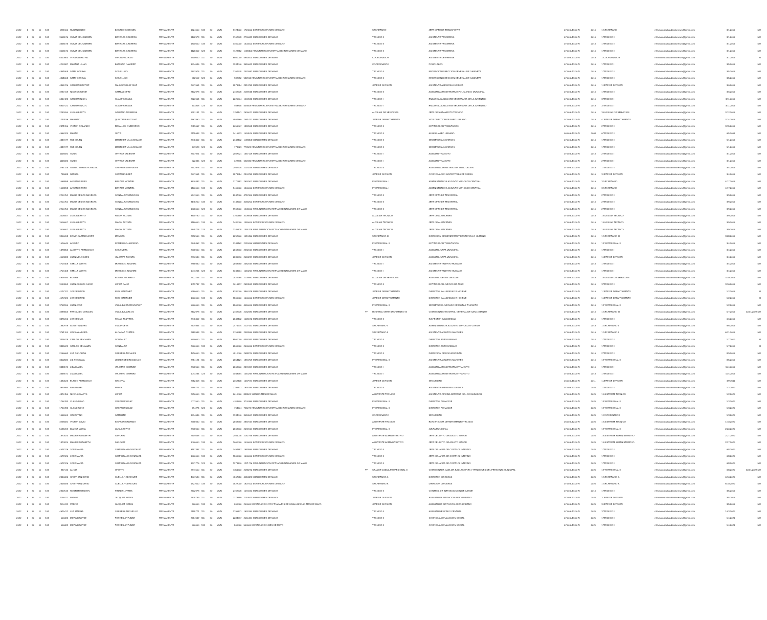| 2022 | 5 | 30 | 11 | 184 | 1251166 | RUBEN DARIO | BOGADO CORONEL | PERMANENTE | 1724000 | 133 | 30 | MUN | 1724000 | 1724000 BONIFICACION MES DE MAYO | | SECRETARIO | JEFE DPTO DE TRANSPORTE | 07:00 A 13:00 N | 2019 | 1 SECRETARIO | rrhhmunicipalidadsanlorenzo@gmail.com | 3/1/2019 | NO |
| 2022 | 5 | 30 | 11 | 184 | 3655576 | OLIVIA DEL CARMEN | BENEGAS CABRERA | PERMANENTE | 3102978 | 111 | 30 | MUN | 3102978 | 2790681 SUELDO MES DE MAYO | | TECNICO II | ASISTENTE TESORERIA | 07:00 A 13:00 N | 2019 | 1 TECNICO II | rrhhmunicipalidadsanlorenzo@gmail.com | 3/1/2019 | NO |
| 2022 | 5 | 30 | 11 | 184 | 3655576 | OLIVIA DEL CARMEN | BENEGAS CABRERA | PERMANENTE | 1300000 | 133 | 30 | MUN | 1300000 | 1300000 BONIFICACION MES DE MAYO | | TECNICO II | ASISTENTE TESORERIA | 07:00 A 13:00 N | 2019 | 1 TECNICO II | rrhhmunicipalidadsanlorenzo@gmail.com | 3/1/2019 | NO |
| 2022 | 5 | 30 | 11 | 184 | 3655576 | OLIVIA DEL CARMEN | BENEGAS CABRERA | PERMANENTE | 1128352 | 123 | 30 | MUN | 1128352 | 1128352 REMUNERACION EXTRAORDINARIA MES DE MAYO | | TECNICO II | ASISTENTE TESORERIA | 07:00 A 13:00 N | 2019 | 1 TECNICO II | rrhhmunicipalidadsanlorenzo@gmail.com | 3/1/2019 | NO |
| 2022 | 5 | 30 | 11 | 184 | 5410600 | VIVIANA BEATRIZ | VERA ARGUELLO | PERMANENTE | 5500000 | 111 | 30 | MUN | 5500000 | 4950000 SUELDO MES DE MAYO | | COORDINADOR | ASISTENTE DE PRENSA | 07:00 A 13:00 N | 2019 | 1 COORDINADOR | rrhhmunicipalidadsanlorenzo@gmail.com | 3/1/2019 | SI |
| 2022 | 5 | 30 | 11 | 184 | 4200987 | MARTHA LILIAN | BAZZANO RAMIREZ | PERMANENTE | 3934046 | 111 | 30 | MUN | 3934046 | 3540642 SUELDO MES DE MAYO | | COORDINADOR | POLICLINICO | 07:00 A 13:00 N | 2019 | 1 TECNICO I | rrhhmunicipalidadsanlorenzo@gmail.com | 3/5/2019 | NO |
| 2022 | 5 | 30 | 11 | 184 | 4851808 | SAMY SORAYA | SOSA LUGO | PERMANENTE | 2702978 | 111 | 30 | MUN | 2702978 | 2432681 SUELDO MES DE MAYO | | TECNICO II | RECEPCION DIRECCION GENERAL DE GABINETE | 07:00 A 13:00 N | 2019 | 1 TECNICO II | rrhhmunicipalidadsanlorenzo@gmail.com | 3/5/2019 | NO |
| 2022 | 5 | 30 | 11 | 184 | 4851808 | SAMY SORAYA | SOSA LUGO | PERMANENTE | 982912 | 123 | 30 | MUN | 982912 | 982912 REMUNERACION EXTRAORDINARIA MES DE MAYO | | TECNICO II | RECEPCION DIRECCION GENERAL DE GABINETE | 07:00 A 13:00 N | 2019 | 1 TECNICO II | rrhhmunicipalidadsanlorenzo@gmail.com | 3/5/2019 | NO |
| 2022 | 5 | 30 | 11 | 184 | 4465726 | CARMEN BEATRIZ | PALACIOS RUIZ DIAZ | PERMANENTE | 2571954 | 111 | 30 | MUN | 2571954 | 2314759 SUELDO MES DE MAYO | | JEFE DE DIVISION | ASISTENTE ASESORIA JURIDICA | 07:00 A 13:00 N | 2019 | 1 JEFE DE DIVISION | rrhhmunicipalidadsanlorenzo@gmail.com | 3/6/2019 | NO |
| 2022 | 5 | 30 | 11 | 184 | 3237419 | NIDIA DARLENE | GAMBA LOPEZ | PERMANENTE | 2402978 | 111 | 30 | MUN | 2402978 | 2159915 SUELDO MES DE MAYO | | TECNICO II | AUXILIAR ADMINISTRATIVO POLICLINICO MUNICIPAL | 07:00 A 13:00 N | 2019 | 1 TECNICO II | rrhhmunicipalidadsanlorenzo@gmail.com | 3/6/2019 | NO |
| 2022 | 5 | 30 | 11 | 184 | 6817422 | CARMEN NICOL | GUASP ARANDA | PERMANENTE | 2220964 | 111 | 30 | MUN | 2220964 | 1963935 SUELDO MES DE MAYO | | TECNICO I | ENCARGADA ADJUNTA SECRETARIA DE LA JUVENTUD | 07:00 A 13:00 N | 2019 | 3 TECNICO I | rrhhmunicipalidadsanlorenzo@gmail.com | 3/11/2019 | NO |
| 2022 | 5 | 30 | 11 | 184 | 6817422 | CARMEN NICOL | GUASP ARANDA | PERMANENTE | 403808 | 123 | 30 | MUN | 403808 | 403808 REMUNERACION EXTRAORDINARIA MES DE MAYO | | TECNICO I | ENCARGADA ADJUNTA SECRETARIA DE LA JUVENTUD | 07:00 A 13:00 N | 2019 | 3 TECNICO I | rrhhmunicipalidadsanlorenzo@gmail.com | 3/11/2019 | NO |
| 2022 | 5 | 30 | 11 | 184 | 2232090 | LUIS ALBERTO | GALEANO FERREIRA | PERMANENTE | 3251141 | 111 | 30 | MUN | 3251141 | 2926027 SUELDO MES DE MAYO | | AUXILIAR DE SERVICIOS | JEFE DEPARTAMENTO TECNICO | 07:00 A 13:00 N | 2019 | 3 AUXILIAR DE SERVICIOS | rrhhmunicipalidadsanlorenzo@gmail.com | 3/12/2019 | NO |
| 2022 | 5 | 30 | 11 | 184 | 1243536 | MARIANO | QUINTANA RUIZ DIAZ | PERMANENTE | 4862860 | 111 | 30 | MUN | 4862860 | 2581472 SUELDO MES DE MAYO | | JEFE DE DEPARTAMENTO | VICE DIRECTOR DE ASEO URBANO | 07:00 A 13:00 N | 2019 | 4 JEFE DE DEPARTAMENTO | rrhhmunicipalidadsanlorenzo@gmail.com | 3/14/2019 | NO |
| 2022 | 5 | 30 | 11 | 184 | 2371396 | VICTOR ROLANDO | ZEBALLOS GUERRERO | PERMANENTE | 2059067 | 111 | 30 | MUN | 2059067 | 1348908 SUELDO MES DE MAYO | | TECNICO II | NOTIFICADOR TRIBUTACION | 07:00 A 13:00 N | 2019 | 2 TECNICO II | rrhhmunicipalidadsanlorenzo@gmail.com | 3/15/2019 | NO |
| 2022 | 5 | 30 | 11 | 184 | 4966324 | MARTIN | ORTIZ | PERMANENTE | 2415633 | 111 | 30 | MUN | 2415633 | 1094570 SUELDO MES DE MAYO | | TECNICO II | ALBAÑIL ASEO URBANO | 06:00 A 12:00 N | 2008 | 6 TECNICO II | rrhhmunicipalidadsanlorenzo@gmail.com | 6/5/2008 | NO |
| 2022 | 5 | 30 | 11 | 184 | 4343177 | PAZ BELEN | MARTINEZ VILLAGRALDE | PERMANENTE | 2348462 | 111 | 30 | MUN | 2348462 | 1198851 SUELDO MES DE MAYO | | TECNICO II | SECRETARIA INGRESOS | 07:00 A 13:00 N | 2016 | 1 TECNICO II | rrhhmunicipalidadsanlorenzo@gmail.com | 9/1/2016 | NO |
| 2022 | 5 | 30 | 11 | 184 | 4343177 | PAZ BELEN | MARTINEZ VILLAGRALDE | PERMANENTE | 773923 | 123 | 30 | MUN | 773923 | 773923 REMUNERACION EXTRAORDINARIA MES DE MAYO | | TECNICO II | SECRETARIA INGRESOS | 07:00 A 13:00 N | 2016 | 1 TECNICO II | rrhhmunicipalidadsanlorenzo@gmail.com | 9/1/2016 | NO |
| 2022 | 5 | 30 | 11 | 184 | 5118082 | GUIDO | ORTEGA VALIENTE | PERMANENTE | 2607921 | 111 | 30 | MUN | 2607921 | 1347129 SUELDO MES DE MAYO | | TECNICO I | AUXILIAR TRANSITO | 07:00 A 13:00 N | 2019 | 2 TECNICO I | rrhhmunicipalidadsanlorenzo@gmail.com | 3/1/2019 | NO |
| 2022 | 5 | 30 | 11 | 184 | 5118082 | GUIDO | ORTEGA VALIENTE | PERMANENTE | 622335 | 123 | 30 | MUN | 622335 | 622335 REMUNERACION EXTRAORDINARIA MES DE MAYO | | TECNICO I | AUXILIAR TRANSITO | 07:00 A 13:00 N | 2019 | 2 TECNICO I | rrhhmunicipalidadsanlorenzo@gmail.com | 3/1/2019 | NO |
| 2022 | 5 | 30 | 11 | 184 | 3767325 | GISSEL NOELIA ROSALBA | CESPEDES MORALES | PERMANENTE | 2402978 | 111 | 30 | MUN | 2402978 | 2113019 SUELDO MES DE MAYO | | TECNICO II | AUXILIAR ADMINISTRACION TRIBUTACION | 07:00 A 13:00 N | 2019 | 1 TECNICO II | rrhhmunicipalidadsanlorenzo@gmail.com | 3/4/2019 | NO |
| 2022 | 5 | 30 | 11 | 184 | 788688 | RAFAEL | CANTERO BAEZ | PERMANENTE | 2571954 | 111 | 30 | MUN | 2571954 | 2304759 SUELDO MES DE MAYO | | JEFE DE DIVISION | COORDINADOR INSPECTORIA DE OBRAS | 07:00 A 13:00 N | 2019 | 3 JEFE DE DIVISION | rrhhmunicipalidadsanlorenzo@gmail.com | 3/4/2019 | NO |
| 2022 | 5 | 30 | 11 | 184 | 1068898 | ARSENIO EREO | BENITEZ MONTIEL | PERMANENTE | 3770382 | 111 | 30 | MUN | 3770382 | 2937607 SUELDO MES DE MAYO | | PROFESIONAL I | ADMINISTRADOR ADJUNTO MERCADO CENTRAL | 07:00 A 13:00 N | 2019 | 3 SECRETARIO | rrhhmunicipalidadsanlorenzo@gmail.com | 4/17/2019 | NO |
| 2022 | 5 | 30 | 11 | 184 | 1068898 | ARSENIO EREO | BENITEZ MONTIEL | PERMANENTE | 1400000 | 133 | 30 | MUN | 1400000 | 1400000 BONIFICACION MES DE MAYO | | PROFESIONAL I | ADMINISTRADOR ADJUNTO MERCADO CENTRAL | 07:00 A 13:00 N | 2019 | 3 SECRETARIO | rrhhmunicipalidadsanlorenzo@gmail.com | 4/17/2019 | NO |
| 2022 | 5 | 30 | 11 | 184 | 2200751 | MARIA DE LOS ANGELES | GONZALEZ SANDOVAL | PERMANENTE | 5247000 | 111 | 30 | MUN | 5247000 | 4712300 SUELDO MES DE MAYO | | TECNICO II | JEFA DPTO DE TESORERIA | 07:00 A 13:00 N | 2019 | 2 TECNICO II | rrhhmunicipalidadsanlorenzo@gmail.com | 3/9/2019 | NO |
| 2022 | 5 | 30 | 11 | 184 | 2200751 | MARIA DE LOS ANGELES | GONZALEZ SANDOVAL | PERMANENTE | 3148200 | 133 | 30 | MUN | 3148200 | 3148200 BONIFICACION MES DE MAYO | | TECNICO II | JEFA DPTO DE TESORERIA | 07:00 A 13:00 N | 2019 | 2 TECNICO II | rrhhmunicipalidadsanlorenzo@gmail.com | 3/9/2019 | NO |
| 2022 | 5 | 30 | 11 | 184 | 2200751 | MARIA DE LOS ANGELES | GONZALEZ SANDOVAL | PERMANENTE | 1908000 | 123 | 30 | MUN | 1908000 | 1908000 REMUNERACION EXTRAORDINARIA MES DE MAYO | | TECNICO II | JEFA DPTO DE TESORERIA | 07:00 A 13:00 N | 2019 | 2 TECNICO II | rrhhmunicipalidadsanlorenzo@gmail.com | 3/9/2019 | NO |
| 2022 | 5 | 30 | 11 | 184 | 3506007 | LUIS ALBERTO | PAVON ACOSTA | PERMANENTE | 3700780 | 111 | 30 | MUN | 3700780 | 3209616 SUELDO MES DE MAYO | | AUXILIAR TECNICO | JEFE DE ALMACENES | 07:00 A 13:00 N | 2019 | 1 AUXILIAR TECNICO | rrhhmunicipalidadsanlorenzo@gmail.com | 3/9/2019 | NO |
| 2022 | 5 | 30 | 11 | 184 | 3506007 | LUIS ALBERTO | PAVON ACOSTA | PERMANENTE | 1480000 | 133 | 30 | MUN | 1480000 | 1480000 BONIFICACION MES DE MAYO | | AUXILIAR TECNICO | JEFE DE ALMACENES | 07:00 A 13:00 N | 2019 | 1 AUXILIAR TECNICO | rrhhmunicipalidadsanlorenzo@gmail.com | 3/9/2019 | NO |
| 2022 | 5 | 30 | 11 | 184 | 3506007 | LUIS ALBERTO | PAVON ACOSTA | PERMANENTE | 1345728 | 123 | 30 | MUN | 1345728 | 1345728 REMUNERACION EXTRAORDINARIA MES DE MAYO | | AUXILIAR TECNICO | JEFE DE ALMACENES | 07:00 A 13:00 N | 2019 | 1 AUXILIAR TECNICO | rrhhmunicipalidadsanlorenzo@gmail.com | 3/9/2019 | NO |
| 2022 | 5 | 30 | 11 | 184 | 3806698 | DOMINGA MARGARITA | MONGES | PERMANENTE | 2292560 | 111 | 30 | MUN | 2292560 | 1913466 SUELDO MES DE MAYO | | SECRETARIO III | DIRECCION DE BIENESTAR Y DESARROLLO HUMANO | 07:00 A 13:00 N | 2019 | 1 SECRETARIO III | rrhhmunicipalidadsanlorenzo@gmail.com | 3/28/2019 | NO |
| 2022 | 5 | 30 | 11 | 184 | 1526644 | ADOLFO | ROMERO CHAMORRO | PERMANENTE | 2348462 | 111 | 30 | MUN | 2348462 | 2113616 SUELDO MES DE MAYO | | PROFESIONAL II | NOTIFICADOR TRIBUTACION | 07:00 A 13:00 N | 2019 | 1 PROFESIONAL II | rrhhmunicipalidadsanlorenzo@gmail.com | 3/4/2019 | NO |
| 2022 | 5 | 30 | 11 | 184 | 1478853 | ALBERTO FRANCISCO | SOSA MEZA | PERMANENTE | 2568960 | 111 | 30 | MUN | 2568960 | 2292064 SUELDO MES DE MAYO | | TECNICO I | AUXILIAR JUNTA MUNICIPAL | 07:00 A 13:00 N | 2019 | 1 TECNICO I | rrhhmunicipalidadsanlorenzo@gmail.com | 3/4/2019 | NO |
| 2022 | 5 | 30 | 11 | 184 | 4959883 | JUAN MELCIADES | VALIENTE ACOSTA | PERMANENTE | 2836930 | 111 | 30 | MUN | 2836930 | 2553237 SUELDO MES DE MAYO | | JEFE DE DIVISION | AUXILIAR JUNTA MUNICIPAL | 07:00 A 13:00 N | 2019 | 1 JEFE DE DIVISION | rrhhmunicipalidadsanlorenzo@gmail.com | 3/4/2019 | NO |
| 2022 | 5 | 30 | 11 | 184 | 4703408 | STELLA MARYS | MORINIGO ALVAREZ | PERMANENTE | 2868960 | 111 | 30 | MUN | 2868960 | 2582064 SUELDO MES DE MAYO | | TECNICO I | ASISTENTE TALENTO HUMANO | 07:00 A 13:00 N | 2019 | 1 TECNICO I | rrhhmunicipalidadsanlorenzo@gmail.com | 3/4/2019 | NO |
| 2022 | 5 | 30 | 11 | 184 | 4703408 | STELLA MARYS | MORINIGO ALVAREZ | PERMANENTE | 1043264 | 123 | 30 | MUN | 1043264 | 1043264 REMUNERACION EXTRAORDINARIA MES DE MAYO | | TECNICO I | ASISTENTE TALENTO HUMANO | 07:00 A 13:00 N | 2019 | 1 TECNICO I | rrhhmunicipalidadsanlorenzo@gmail.com | 3/4/2019 | NO |
| 2022 | 5 | 30 | 11 | 184 | 4915493 | EDGAR | BOGADO OLMEDO | PERMANENTE | 2522255 | 111 | 30 | MUN | 2522255 | 2103962 SUELDO MES DE MAYO | | AUXILIAR DE SERVICIOS | AUXILIAR JUEGOS DE AZAR | 07:00 A 13:00 N | 2019 | 1 AUXILIAR DE SERVICIOS | rrhhmunicipalidadsanlorenzo@gmail.com | 3/30/2019 | NO |
| 2022 | 5 | 30 | 11 | 184 | 3190553 | JUAN CARLOS DARIO | LOPEZ CANO | PERMANENTE | 3019737 | 111 | 30 | MUN | 3019737 | 2543593 SUELDO MES DE MAYO | | TECNICO II | NOTIFICADOR JUEGOS DE AZAR | 07:00 A 13:00 N | 2019 | 3 TECNICO II | rrhhmunicipalidadsanlorenzo@gmail.com | 3/30/2019 | NO |
| 2022 | 5 | 30 | 11 | 184 | 4177321 | JORGE DAVID | RIOS MARTINEZ | PERMANENTE | 5280000 | 111 | 30 | MUN | 5280000 | 3860125 SUELDO MES DE MAYO | | JEFE DE DEPARTAMENTO | DIRECTOR SALUBRIDAD E HIGIENE | 07:00 A 13:00 N | 2019 | 1 JEFE DE DEPARTAMENTO | rrhhmunicipalidadsanlorenzo@gmail.com | 1/2/2019 | SI |
| 2022 | 5 | 30 | 11 | 184 | 4177321 | JORGE DAVID | RIOS MARTINEZ | PERMANENTE | 1500000 | 133 | 30 | MUN | 1500000 | 1500000 BONIFICACION MES DE MAYO | | JEFE DE DEPARTAMENTO | DIRECTOR SALUBRIDAD E HIGIENE | 07:00 A 13:00 N | 2019 | 1 JEFE DE DEPARTAMENTO | rrhhmunicipalidadsanlorenzo@gmail.com | 1/2/2019 | SI |
| 2022 | 5 | 30 | 11 | 184 | 3758990 | JUAN JOSE | VILLALBA KACZINOWSKY | PERMANENTE | 5500000 | 111 | 30 | MUN | 5500000 | 4950000 SUELDO MES DE MAYO | | PROFESIONAL II | SECRETARIO JUZGADO DE FALTAS TRANSITO | 07:00 A 13:00 N | 2019 | 1 PROFESIONAL II | rrhhmunicipalidadsanlorenzo@gmail.com | 1/2/2019 | NO |
| 2022 | 5 | 30 | 11 | 184 | 3989553 | FERNANDO JOAQUIN | VILLALBA AVALOS | PERMANENTE | 2402978 | 111 | 30 | MUN | 2402978 | 2162681 SUELDO MES DE MAYO | TT | HOSPITAL GENE SECRETARIO III | COMISIONADO HOSPITAL GENERAL DE SAN LORENZO | 07:00 A 13:00 N | 2019 | 1 SECRETARIO III | rrhhmunicipalidadsanlorenzo@gmail.com | 5/7/2019 | 12/31/2022 NO |
| 2022 | 5 | 30 | 11 | 184 | 3475095 | JORGE LUIS | ROJAS ASILVERA | PERMANENTE | 2848462 | 111 | 30 | MUN | 2848462 | 1628072 SUELDO MES DE MAYO | | TECNICO II | INSPECTOR SALUBRIDAD | 07:00 A 13:00 N | 2019 | 1 TECNICO II | rrhhmunicipalidadsanlorenzo@gmail.com | 6/6/2019 | NO |
| 2022 | 5 | 30 | 11 | 184 | 1962979 | AGUSTIN NOES | VILLANUEVA | PERMANENTE | 2474934 | 111 | 30 | MUN | 2474934 | 2227441 SUELDO MES DE MAYO | | SECRETARIO I | ADMINISTRADOR ADJUNTO MERCADO FLORIDA | 07:00 A 13:00 N | 2019 | 1 SECRETARIO I | rrhhmunicipalidadsanlorenzo@gmail.com | 6/6/2019 | NO |
| 2022 | 5 | 30 | 11 | 184 | 3761704 | LESSIA ANDREA | ALCARAZ FRETES | PERMANENTE | 2759988 | 111 | 30 | MUN | 2759988 | 2483990 SUELDO MES DE MAYO | | SECRETARIO II | ASISTENTE ADULTOS MAYORES | 07:00 A 13:00 N | 2019 | 1 SECRETARIO II | rrhhmunicipalidadsanlorenzo@gmail.com | 6/21/2019 | NO |
| 2022 | 5 | 30 | 11 | 184 | 3415029 | CARLOS BENJAMIN | GONZALEZ | PERMANENTE | 5500000 | 111 | 30 | MUN | 5500000 | 4348333 SUELDO MES DE MAYO | | TECNICO II | DIRECTOR ASEO URBANO | 07:00 A 13:00 N | 2010 | 1 TECNICO II | rrhhmunicipalidadsanlorenzo@gmail.com | 1/7/2010 | SI |
| 2022 | 5 | 30 | 11 | 184 | 3415029 | CARLOS BENJAMIN | GONZALEZ | PERMANENTE | 2500000 | 133 | 30 | MUN | 2500000 | 2500000 BONIFICACION MES DE MAYO | | TECNICO II | DIRECTOR ASEO URBANO | 07:00 A 13:00 N | 2010 | 1 TECNICO II | rrhhmunicipalidadsanlorenzo@gmail.com | 1/7/2010 | SI |
| 2022 | 5 | 30 | 11 | 184 | 2166663 | LUZ CAROLINA | CABRERA TORALES | PERMANENTE | 4510000 | 111 | 30 | MUN | 4510000 | 2588274 SUELDO MES DE MAYO | | TECNICO II | DIRECCION DE DISCAPACIDAD | 07:00 A 13:00 N | 2019 | 2 TECNICO II | rrhhmunicipalidadsanlorenzo@gmail.com | 8/9/2019 | NO |
| 2022 | 5 | 30 | 11 | 184 | 3402584 | LIZ ROSSANA | LIMADA DE DELGADILLO | PERMANENTE | 2854121 | 111 | 30 | MUN | 2854121 | 1884709 SUELDO MES DE MAYO | | PROFESIONAL II | ASISTENTE ADULTOS MAYORES | 07:00 A 13:00 N | 2019 | 1 PROFESIONAL II | rrhhmunicipalidadsanlorenzo@gmail.com | 8/5/2019 | NO |
| 2022 | 5 | 30 | 11 | 184 | 3348571 | LIZA ISABEL | VELOTTO GIMENEZ | PERMANENTE | 2868960 | 111 | 30 | MUN | 2868960 | 2370397 SUELDO MES DE MAYO | | TECNICO I | AUXILIAR ADMINISTRATIVO TRANSITO | 07:00 A 13:00 N | 2019 | 1 TECNICO I | rrhhmunicipalidadsanlorenzo@gmail.com | 11/4/2019 | NO |
| 2022 | 5 | 30 | 11 | 184 | 3348571 | LIZA ISABEL | VELOTTO GIMENEZ | PERMANENTE | 1043264 | 123 | 30 | MUN | 1043264 | 1043264 REMUNERACION EXTRAORDINARIA MES DE MAYO | | TECNICO I | AUXILIAR ADMINISTRATIVO TRANSITO | 07:00 A 13:00 N | 2019 | 1 TECNICO I | rrhhmunicipalidadsanlorenzo@gmail.com | 11/4/2019 | NO |
| 2022 | 5 | 30 | 11 | 184 | 1480523 | ELADIO FRANCISCO | SEGOVIA | PERMANENTE | 2652408 | 111 | 30 | MUN | 2652408 | 1567974 SUELDO MES DE MAYO | | JEFE DE DIVISION | SEGURIDAD | 06:00 A 18:00 N | 2011 | 1 JEFE DE DIVISION | rrhhmunicipalidadsanlorenzo@gmail.com | 3/2/2011 | NO |
| 2022 | 5 | 30 | 11 | 184 | 3673994 | ANA ISABEL | PESOA | PERMANENTE | 2195771 | 111 | 30 | MUN | 2195771 | 1976194 SUELDO MES DE MAYO | | TECNICO II | ASISTENTE ASESORIA JURIDICA | 07:00 A 13:00 N | 2020 | 1 TECNICO II | rrhhmunicipalidadsanlorenzo@gmail.com | 1/3/2020 | NO |
| 2022 | 5 | 30 | 11 | 184 | 4477450 | NILVNA GLADYS | LOPEZ | PERMANENTE | 2610000 | 111 | 30 | MUN | 2610000 | 838524 SUELDO MES DE MAYO | | ASISTENTE TECNICO | ASISTENTE OFICINA DEFENSA DEL CONSUMIDOR | 07:00 A 13:00 N | 2020 | 1 ASISTENTE TECNICO | rrhhmunicipalidadsanlorenzo@gmail.com | 1/2/2020 | NO |
| 2022 | 5 | 30 | 11 | 184 | 1796783 | CLAUDELINO | CESPEDES DIAZ | PERMANENTE | 4111500 | 111 | 30 | MUN | 4111500 | 3700350 SUELDO MES DE MAYO | | PROFESIONAL II | DIRECTOR FONACIDE | 07:00 A 13:00 N | 2020 | 1 PROFESIONAL II | rrhhmunicipalidadsanlorenzo@gmail.com | 1/3/2020 | NO |
| 2022 | 5 | 30 | 11 | 184 | 1796783 | CLAUDELINO | CESPEDES DIAZ | PERMANENTE | 794274 | 123 | 30 | MUN | 794274 | 794274 REMUNERACION EXTRAORDINARIA MES DE MAYO | | PROFESIONAL II | DIRECTOR FONACIDE | 07:00 A 13:00 N | 2020 | 1 PROFESIONAL II | rrhhmunicipalidadsanlorenzo@gmail.com | 1/3/2020 | NO |
| 2022 | 5 | 30 | 11 | 184 | 1962009 | CELESTINO | GAMARTE | PERMANENTE | 3934046 | 111 | 30 | MUN | 3934046 | 3040507 SUELDO MES DE MAYO | | COORDINADOR | SEGURIDAD | 07:00 A 13:00 N | 2020 | 1 COORDINADOR | rrhhmunicipalidadsanlorenzo@gmail.com | 1/3/2020 | NO |
| 2022 | 5 | 30 | 11 | 184 | 3298081 | VICTOR DAVID | INSFRAN GALEANO | PERMANENTE | 2568960 | 111 | 30 | MUN | 2568960 | 2867064 SUELDO MES DE MAYO | | ASISTENTE TECNICO | ELECTRICISTA DEPARTAMENTO TECNICO | 06:00 A 12:00 N | 2020 | 1 ASISTENTE TECNICO | rrhhmunicipalidadsanlorenzo@gmail.com | 1/10/2020 | NO |
| 2022 | 5 | 30 | 11 | 184 | 5135699 | BIANCA MARIA | JARA CASTRO | PERMANENTE | 2868960 | 111 | 30 | MUN | 2868960 | 2572064 SUELDO MES DE MAYO | | PROFESIONAL II | JUNTA MUNICIPAL | 07:00 A 13:00 N | 2020 | 1 PROFESIONAL II | rrhhmunicipalidadsanlorenzo@gmail.com | 2/20/2020 | NO |
| 2022 | 5 | 30 | 11 | 184 | 1870820 | MAURA ELIZABETH | SANCHEZ | PERMANENTE | 2404038 | 111 | 30 | MUN | 2404038 | 2162735 SUELDO MES DE MAYO | | ASISTENTE ADMINISTRATIVO | JEFA DEL DPTO DE ADULTO MAYOR | 07:00 A 13:00 N | 2020 | 1 ASISTENTE ADMINISTRATIVO | rrhhmunicipalidadsanlorenzo@gmail.com | 2/27/2020 | NO |
| 2022 | 5 | 30 | 11 | 184 | 1870820 | MAURA ELIZABETH | SANCHEZ | PERMANENTE | 1000000 | 133 | 30 | MUN | 1000000 | 1000000 BONIFICACION MES DE MAYO | | ASISTENTE ADMINISTRATIVO | JEFA DEL DPTO DE ADULTO MAYOR | 07:00 A 13:00 N | 2020 | 1 ASISTENTE ADMINISTRATIVO | rrhhmunicipalidadsanlorenzo@gmail.com | 2/27/2020 | NO |
| 2022 | 5 | 30 | 11 | 184 | 4578126 | JOSE MARIA | CAMPUZANO GONZALEZ | PERMANENTE | 3497387 | 111 | 30 | MUN | 3497387 | 1983990 SUELDO MES DE MAYO | | TECNICO II | JEFE DEL AREA DE CONTROL INTERNO | 07:00 A 13:00 N | 2020 | 1 TECNICO II | rrhhmunicipalidadsanlorenzo@gmail.com | 6/8/2020 | NO |
| 2022 | 5 | 30 | 11 | 184 | 4578126 | JOSE MARIA | CAMPUZANO GONZALEZ | PERMANENTE | 1500000 | 133 | 30 | MUN | 1500000 | 1500000 BONIFICACION MES DE MAYO | | TECNICO II | JEFE DEL AREA DE CONTROL INTERNO | 07:00 A 13:00 N | 2020 | 1 TECNICO II | rrhhmunicipalidadsanlorenzo@gmail.com | 6/8/2020 | NO |
| 2022 | 5 | 30 | 11 | 184 | 4578126 | JOSE MARIA | CAMPUZANO GONZALEZ | PERMANENTE | 1271776 | 123 | 30 | MUN | 1271776 | 1271776 REMUNERACION EXTRAORDINARIA MES DE MAYO | | TECNICO II | JEFE DEL AREA DE CONTROL INTERNO | 07:00 A 13:00 N | 2020 | 1 TECNICO II | rrhhmunicipalidadsanlorenzo@gmail.com | 6/8/2020 | NO |
| 2022 | 5 | 30 | 11 | 184 | 837142 | ALICIA | OPORTO | PERMANENTE | 3811500 | 111 | 30 | MUN | 3811500 | 2088272 SUELDO MES DE MAYO | TT | CAJA DE JUBILA PROFESIONAL II | COMISIONADA CAJA DE JUBILACIONES Y PENSIONES DEL PERSONAL MUNICIPAL | 07:00 A 13:00 N | 2020 | 1 PROFESIONAL II | rrhhmunicipalidadsanlorenzo@gmail.com | 6/8/2020 | 12/31/2022 NO |
| 2022 | 5 | 30 | 11 | 184 | 2316085 | CRISTHIAN DAVID | CUELLA RODRIGUEZ | PERMANENTE | 4567580 | 111 | 30 | MUN | 4567580 | 4110822 SUELDO MES DE MAYO | | SECRETARIO A | DIRECTOR DE OBRAS | 07:00 A 13:00 N | 2020 | 1 SECRETARIO A | rrhhmunicipalidadsanlorenzo@gmail.com | 6/10/2020 | NO |
| 2022 | 5 | 30 | 11 | 184 | 2316085 | CRISTHIAN DAVID | CUELLA RODRIGUEZ | PERMANENTE | 1827000 | 133 | 30 | MUN | 1827000 | 1827000 BONIFICACION MES DE MAYO | | SECRETARIO A | DIRECTOR DE OBRAS | 07:00 A 13:00 N | 2020 | 1 SECRETARIO A | rrhhmunicipalidadsanlorenzo@gmail.com | 6/10/2020 | NO |
| 2022 | 5 | 30 | 11 | 184 | 2857543 | ROBERTO RAMON | PINEDA LOVERA | PERMANENTE | 2702978 | 111 | 30 | MUN | 2702978 | 1070640 SUELDO MES DE MAYO | | TECNICO II | CONTROL DE INTRODUCCION DE CARNE | 07:00 A 13:00 N | 2019 | 1 TECNICO II | rrhhmunicipalidadsanlorenzo@gmail.com | 3/5/2019 | NO |
| 2022 | 5 | 30 | 11 | 184 | 2094411 | PEDRO | JACQUET ROJAS | PERMANENTE | 2378789 | 111 | 30 | MUN | 2378789 | 2140911 SUELDO MES DE MAYO | | JEFE DE DIVISION | AUXILIAR DE SERVICIOS ASEO URBANO | 07:00 A 13:00 N | 2020 | 3 JEFE DE DIVISION | rrhhmunicipalidadsanlorenzo@gmail.com | 3/5/2019 | NO |
| 2022 | 5 | 30 | 11 | 184 | 2094411 | PEDRO | JACQUET ROJAS | PERMANENTE | 200000 | 133 | 30 | MUN | 200000 | 200000 BONIFICACION POR TRABAJOS DE INSALUBRIDAD MES DE MAYO | | JEFE DE DIVISION | AUXILIAR DE SERVICIOS ASEO URBANO | 07:00 A 13:00 N | 2020 | 3 JEFE DE DIVISION | rrhhmunicipalidadsanlorenzo@gmail.com | 3/5/2019 | NO |
| 2022 | 5 | 30 | 11 | 184 | 4679412 | LUZ MARINA | CABRERA ARGUELLO | PERMANENTE | 2195771 | 111 | 30 | MUN | 2195771 | 1976194 SUELDO MES DE MAYO | | TECNICO II | AUXILIAR MERCADO CENTRAL | 07:00 A 13:00 N | 2020 | 3 TECNICO II | rrhhmunicipalidadsanlorenzo@gmail.com | 10/3/2020 | NO |
| 2022 | 5 | 30 | 11 | 184 | 506682 | MIRTA BEATRIZ | TORRES ANTUNEZ | PERMANENTE | 2284937 | 111 | 30 | MUN | 2284937 | 2056444 SUELDO MES DE MAYO | | TECNICO II | COORDINADORA ACCION SOCIAL | 07:00 A 13:00 N | 2021 | 1 TECNICO II | rrhhmunicipalidadsanlorenzo@gmail.com | 1/4/2021 | NO |
| 2022 | 5 | 30 | 11 | 184 | 506682 | MIRTA BEATRIZ | TORRES ANTUNEZ | PERMANENTE | 500000 | 133 | 30 | MUN | 500000 | 500000 BONIFICACION MES DE MAYO | | TECNICO II | COORDINADORA ACCION SOCIAL | 07:00 A 13:00 N | 2021 | 1 TECNICO II | rrhhmunicipalidadsanlorenzo@gmail.com | 1/4/2021 | NO |